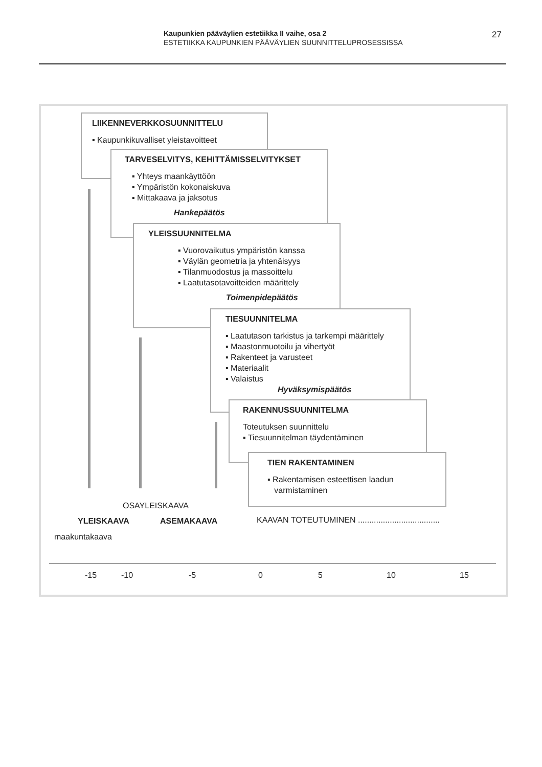Kaupunkien pääväylien estetiikka II vaihe, osa 2
ESTETIIKKA KAUPUNKIEN PÄÄVÄYLIEN SUUNNITTELUPROSESSISSA
27
LIIKENNEVERKKOSUUNNITTELU
▪ Kaupunkikuvalliset yleistavoitteet
TARVESELVITYS, KEHITTÄMISSELVITYKSET
▪ Yhteys maankäyttöön
▪ Ympäristön kokonaiskuva
▪ Mittakaava ja jaksotus
Hankepäätös
YLEISSUUNNITELMA
▪ Vuorovaikutus ympäristön kanssa
▪ Väylän geometria ja yhtenäisyys
▪ Tilanmuodostus ja massoittelu
▪ Laatutasotavoitteiden määrittely
Toimenpidepäätös
TIESUUNNITELMA
▪ Laatutason tarkistus ja tarkempi määrittely
▪ Maastonmuotoilu ja vihertyöt
▪ Rakenteet ja varusteet
▪ Materiaalit
▪ Valaistus
Hyväksymispäätös
RAKENNUSSUUNNITELMA
Toteutuksen suunnittelu
▪ Tiesuunnitelman täydentäminen
TIEN RAKENTAMINEN
▪ Rakentamisen esteettisen laadun
varmistaminen
OSAYLEISKAAVA
YLEISKAAVA ASEMAKAAVA
KAAVAN TOTEUTUMINEN ....................................
maakuntakaava
-15 -10 -5 0 5 10 15